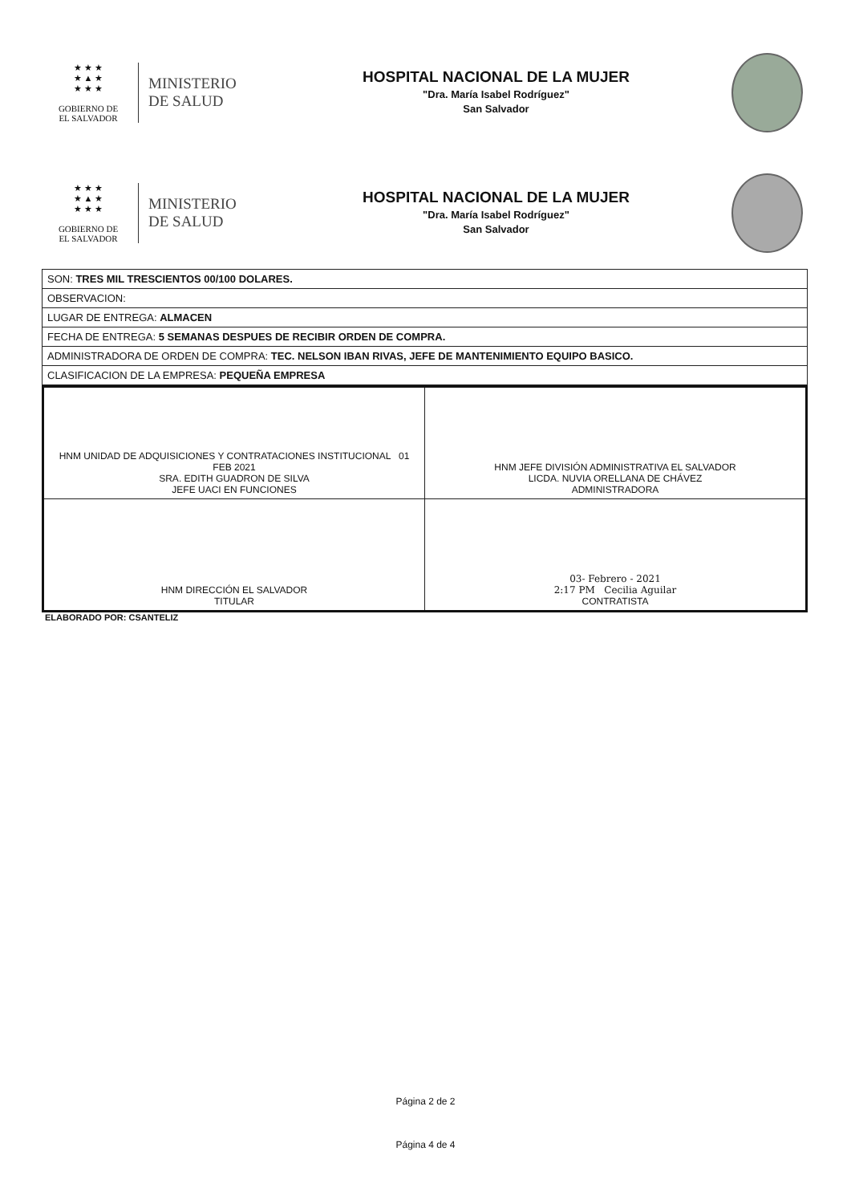★ ★ ★
★ ▲ ★
★ ★ ★
GOBIERNO DE
EL SALVADOR
MINISTERIO
DE SALUD
HOSPITAL NACIONAL DE LA MUJER
"Dra. María Isabel Rodríguez"
San Salvador
★ ★ ★
★ ▲ ★
★ ★ ★
GOBIERNO DE
EL SALVADOR
MINISTERIO
DE SALUD
HOSPITAL NACIONAL DE LA MUJER
"Dra. María Isabel Rodríguez"
San Salvador
| SON: TRES MIL TRESCIENTOS 00/100 DOLARES. |
| OBSERVACION: |
| LUGAR DE ENTREGA: ALMACEN |
| FECHA DE ENTREGA: 5 SEMANAS DESPUES DE RECIBIR ORDEN DE COMPRA. |
| ADMINISTRADORA DE ORDEN DE COMPRA: TEC. NELSON IBAN RIVAS, JEFE DE MANTENIMIENTO EQUIPO BASICO. |
| CLASIFICACION DE LA EMPRESA: PEQUEÑA EMPRESA |
| HNM UNIDAD DE ADQUISICIONES Y CONTRATACIONES INSTITUCIONAL 01 FEB 2021 SRA. EDITH GUADRON DE SILVA JEFE UACI EN FUNCIONES | HNM JEFE DIVISIÓN ADMINISTRATIVA EL SALVADOR LICDA. NUVIA ORELLANA DE CHÁVEZ ADMINISTRADORA |
| HNM DIRECCIÓN EL SALVADOR TITULAR | 03- Febrero - 2021 2:17 PM Cecilia Aguilar CONTRATISTA |
ELABORADO POR: CSANTELIZ
Página 2 de 2
Página 4 de 4